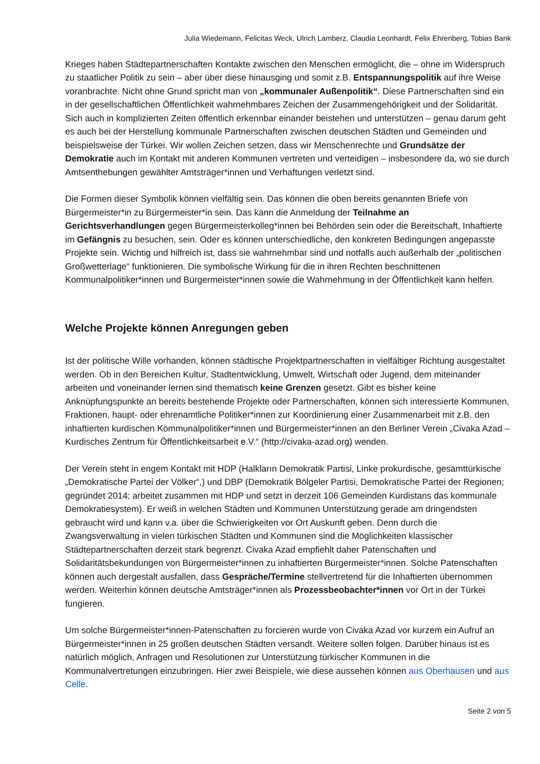Julia Wiedemann, Felicitas Weck, Ulrich Lamberz, Claudia Leonhardt, Felix Ehrenberg, Tobias Bank
Krieges haben Städtepartnerschaften Kontakte zwischen den Menschen ermöglicht, die – ohne im Widerspruch zu staatlicher Politik zu sein – aber über diese hinausging und somit z.B. Entspannungspolitik auf ihre Weise voranbrachte. Nicht ohne Grund spricht man von „kommunaler Außenpolitik“. Diese Partnerschaften sind ein in der gesellschaftlichen Öffentlichkeit wahrnehmbares Zeichen der Zusammengehörigkeit und der Solidarität. Sich auch in komplizierten Zeiten öffentlich erkennbar einander beistehen und unterstützen – genau darum geht es auch bei der Herstellung kommunale Partnerschaften zwischen deutschen Städten und Gemeinden und beispielsweise der Türkei. Wir wollen Zeichen setzen, dass wir Menschenrechte und Grundsätze der Demokratie auch im Kontakt mit anderen Kommunen vertreten und verteidigen – insbesondere da, wo sie durch Amtsenthebungen gewählter Amtsträger*innen und Verhaftungen verletzt sind.
Die Formen dieser Symbolik können vielfältig sein. Das können die oben bereits genannten Briefe von Bürgermeister*in zu Bürgermeister*in sein. Das kann die Anmeldung der Teilnahme an Gerichtsverhandlungen gegen Bürgermeisterkolleg*innen bei Behörden sein oder die Bereitschaft, Inhaftierte im Gefängnis zu besuchen, sein. Oder es können unterschiedliche, den konkreten Bedingungen angepasste Projekte sein. Wichtig und hilfreich ist, dass sie wahrnehmbar sind und notfalls auch außerhalb der „politischen Großwetterlage“ funktionieren. Die symbolische Wirkung für die in ihren Rechten beschnittenen Kommunalpolitiker*innen und Bürgermeister*innen sowie die Wahrnehmung in der Öffentlichkeit kann helfen.
Welche Projekte können Anregungen geben
Ist der politische Wille vorhanden, können städtische Projektpartnerschaften in vielfältiger Richtung ausgestaltet werden. Ob in den Bereichen Kultur, Stadtentwicklung, Umwelt, Wirtschaft oder Jugend, dem miteinander arbeiten und voneinander lernen sind thematisch keine Grenzen gesetzt. Gibt es bisher keine Anknüpfungspunkte an bereits bestehende Projekte oder Partnerschaften, können sich interessierte Kommunen, Fraktionen, haupt- oder ehrenamtliche Politiker*innen zur Koordinierung einer Zusammenarbeit mit z.B. den inhaftierten kurdischen Kommunalpolitiker*innen und Bürgermeister*innen an den Berliner Verein „Civaka Azad – Kurdisches Zentrum für Öffentlichkeitsarbeit e.V.“ (http://civaka-azad.org) wenden.
Der Verein steht in engem Kontakt mit HDP (Halkların Demokratik Partisi, Linke prokurdische, gesamttürkische „Demokratische Partei der Völker“,) und DBP (Demokratik Bölgeler Partisi, Demokratische Partei der Regionen; gegründet 2014; arbeitet zusammen mit HDP und setzt in derzeit 106 Gemeinden Kurdistans das kommunale Demokratiesystem). Er weiß in welchen Städten und Kommunen Unterstützung gerade am dringendsten gebraucht wird und kann v.a. über die Schwierigkeiten vor Ort Auskunft geben. Denn durch die Zwangsverwaltung in vielen türkischen Städten und Kommunen sind die Möglichkeiten klassischer Städtepartnerschaften derzeit stark begrenzt. Civaka Azad empfiehlt daher Patenschaften und Solidaritätsbekundungen von Bürgermeister*innen zu inhaftierten Bürgermeister*innen. Solche Patenschaften können auch dergestalt ausfallen, dass Gespräche/Termine stellvertretend für die Inhaftierten übernommen werden. Weiterhin können deutsche Amtsträger*innen als Prozessbeobachter*innen vor Ort in der Türkei fungieren.
Um solche Bürgermeister*innen-Patenschaften zu forcieren wurde von Civaka Azad vor kurzem ein Aufruf an Bürgermeister*innen in 25 großen deutschen Städten versandt. Weitere sollen folgen. Darüber hinaus ist es natürlich möglich, Anfragen und Resolutionen zur Unterstützung türkischer Kommunen in die Kommunalvertretungen einzubringen. Hier zwei Beispiele, wie diese aussehen können aus Oberhausen und aus Celle.
Seite 2 von 5